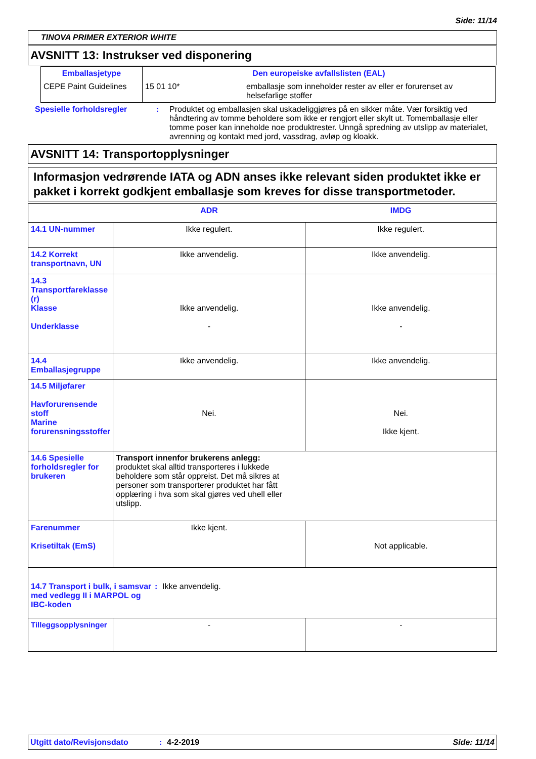Side: 11/14
TINOVA PRIMER EXTERIOR WHITE
AVSNITT 13: Instrukser ved disponering
| Emballasjetype | Den europeiske avfallslisten (EAL) | |
| --- | --- | --- |
| CEPE Paint Guidelines | 15 01 10* | emballasje som inneholder rester av eller er forurenset av helsefarlige stoffer |
Spesielle forholdsregler : Produktet og emballasjen skal uskadeliggjøres på en sikker måte. Vær forsiktig ved håndtering av tomme beholdere som ikke er rengjort eller skylt ut. Tomemballasje eller tomme poser kan inneholde noe produktrester. Unngå spredning av utslipp av materialet, avrenning og kontakt med jord, vassdrag, avløp og kloakk.
AVSNITT 14: Transportopplysninger
Informasjon vedrørende IATA og ADN anses ikke relevant siden produktet ikke er pakket i korrekt godkjent emballasje som kreves for disse transportmetoder.
| | ADR | IMDG |
| --- | --- | --- |
| 14.1 UN-nummer | Ikke regulert. | Ikke regulert. |
| 14.2 Korrekt transportnavn, UN | Ikke anvendelig. | Ikke anvendelig. |
| 14.3 Transportfareklasse (r) Klasse Underklasse | Ikke anvendelig. - | Ikke anvendelig. - |
| 14.4 Emballasjegruppe | Ikke anvendelig. | Ikke anvendelig. |
| 14.5 Miljøfarer Havforurensende stoff Marine forurensningsstoffer | Nei. | Nei. Ikke kjent. |
| 14.6 Spesielle forholdsregler for brukeren | Transport innenfor brukerens anlegg: produktet skal alltid transporteres i lukkede beholdere som står oppreist. Det må sikres at personer som transporterer produktet har fått opplæring i hva som skal gjøres ved uhell eller utslipp. | |
| Farenummer Krisetiltak (EmS) | Ikke kjent. | Not applicable. |
| 14.7 Transport i bulk, i samsvar med vedlegg II i MARPOL og IBC-koden : Ikke anvendelig. | | |
| Tilleggsopplysninger | - | - |
Utgitt dato/Revisjonsdato : 4-2-2019 Side: 11/14